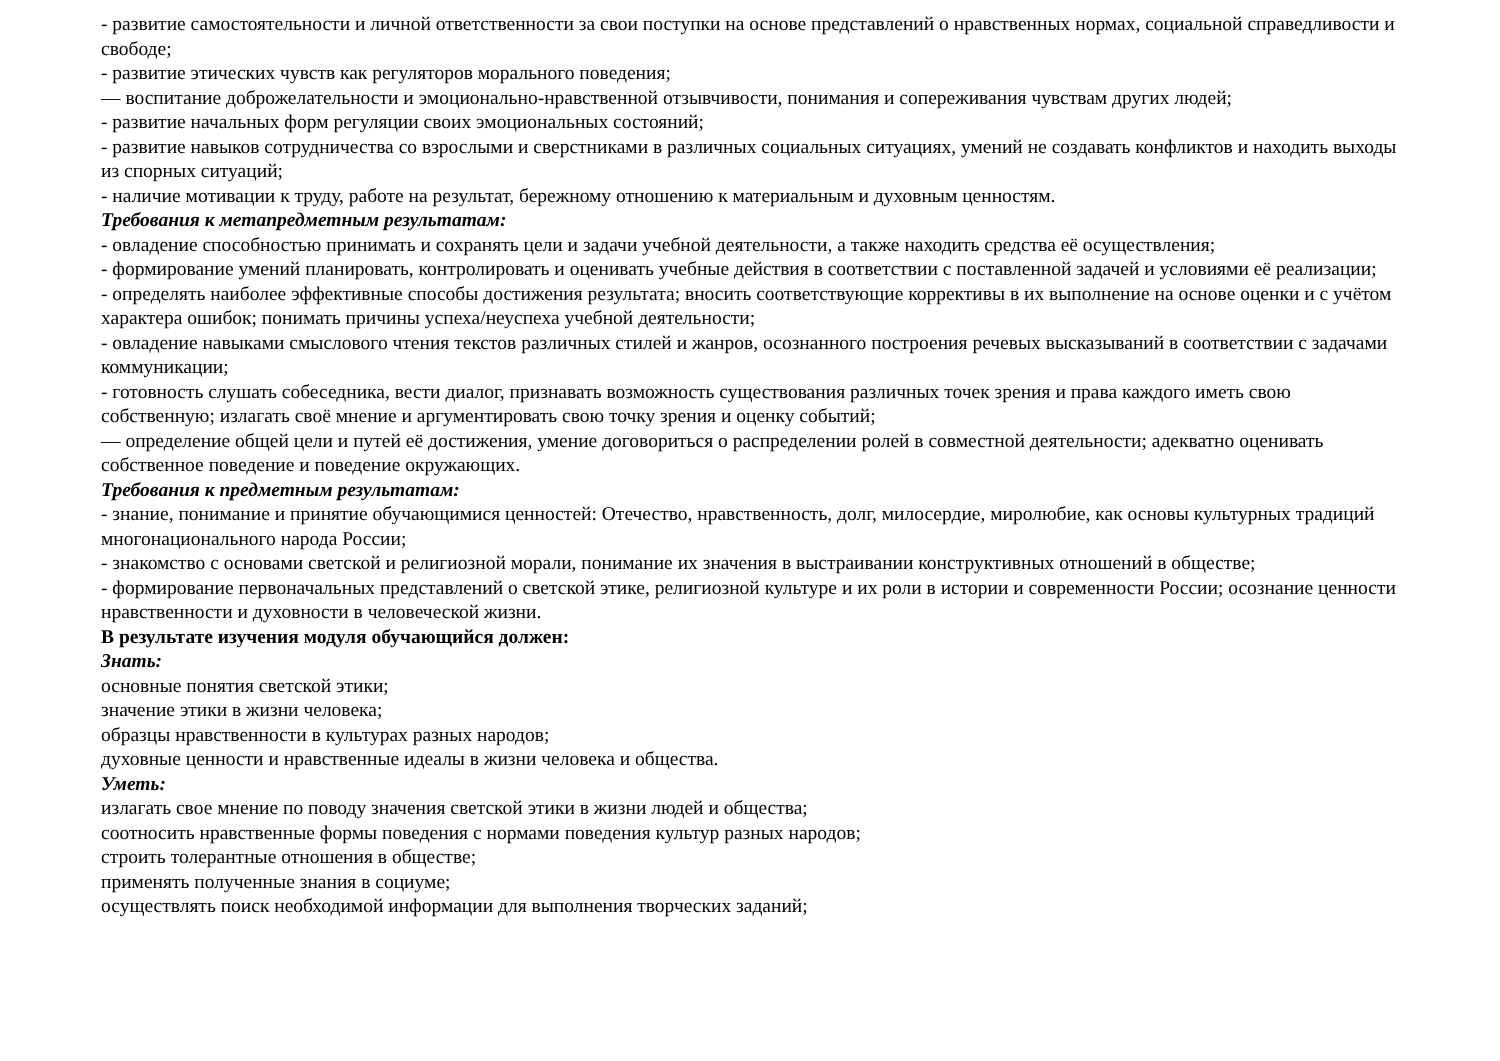- развитие самостоятельности и личной ответственности за свои поступки на основе представлений о нравственных нормах, социальной справедливости и свободе;
- развитие этических чувств как регуляторов морального поведения;
— воспитание доброжелательности и эмоционально-нравственной отзывчивости, понимания и сопереживания чувствам других людей;
- развитие начальных форм регуляции своих эмоциональных состояний;
- развитие навыков сотрудничества со взрослыми и сверстниками в различных социальных ситуациях, умений не создавать конфликтов и находить выходы из спорных ситуаций;
- наличие мотивации к труду, работе на результат, бережному отношению к материальным и духовным ценностям.
Требования к метапредметным результатам:
- овладение способностью принимать и сохранять цели и задачи учебной деятельности, а также находить средства её осуществления;
- формирование умений планировать, контролировать и оценивать учебные действия в соответствии с поставленной задачей и условиями её реализации;
- определять наиболее эффективные способы достижения результата; вносить соответствующие коррективы в их выполнение на основе оценки и с учётом характера ошибок; понимать причины успеха/неуспеха учебной деятельности;
- овладение навыками смыслового чтения текстов различных стилей и жанров, осознанного построения речевых высказываний в соответствии с задачами коммуникации;
- готовность слушать собеседника, вести диалог, признавать возможность существования различных точек зрения и права каждого иметь свою собственную; излагать своё мнение и аргументировать свою точку зрения и оценку событий;
— определение общей цели и путей её достижения, умение договориться о распределении ролей в совместной деятельности; адекватно оценивать собственное поведение и поведение окружающих.
Требования к предметным результатам:
- знание, понимание и принятие обучающимися ценностей: Отечество, нравственность, долг, милосердие, миролюбие, как основы культурных традиций многонационального народа России;
- знакомство с основами светской и религиозной морали, понимание их значения в выстраивании конструктивных отношений в обществе;
- формирование первоначальных представлений о светской этике, религиозной культуре и их роли в истории и современности России; осознание ценности нравственности и духовности в человеческой жизни.
В результате изучения модуля обучающийся должен:
Знать:
основные понятия светской этики;
значение этики в жизни человека;
образцы нравственности в культурах разных народов;
духовные ценности и нравственные идеалы в жизни человека и общества.
Уметь:
излагать свое мнение по поводу значения светской этики в жизни людей и общества;
соотносить нравственные формы поведения с нормами поведения культур разных народов;
строить толерантные отношения в обществе;
применять полученные знания в социуме;
осуществлять поиск необходимой информации для выполнения творческих заданий;